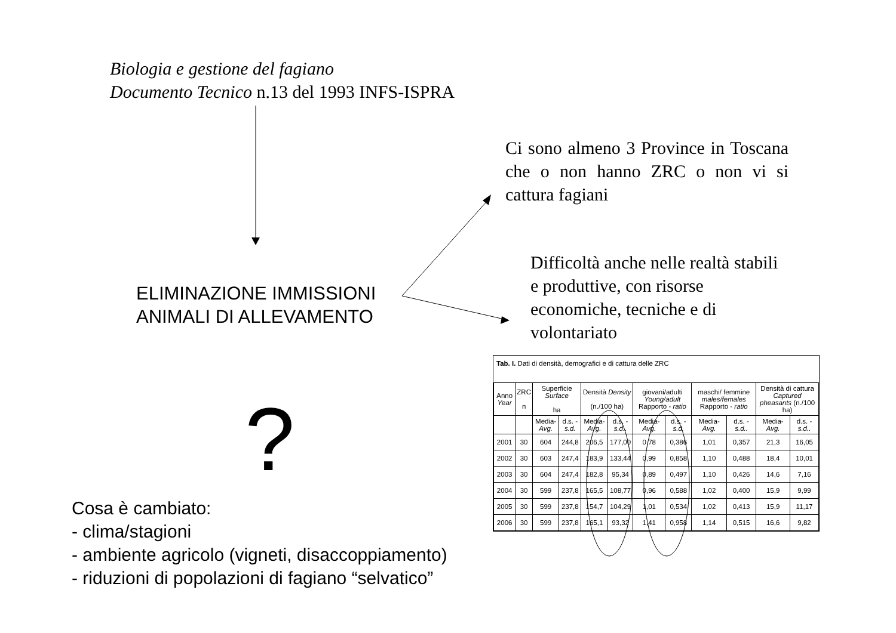Biologia e gestione del fagiano
Documento Tecnico n.13 del 1993 INFS-ISPRA
Ci sono almeno 3 Province in Toscana che o non hanno ZRC o non vi si cattura fagiani
Difficoltà anche nelle realtà stabili e produttive, con risorse economiche, tecniche e di volontariato
ELIMINAZIONE IMMISSIONI
ANIMALI DI ALLEVAMENTO
?
Cosa è cambiato:
- clima/stagioni
- ambiente agricolo (vigneti, disaccoppiamento)
- riduzioni di popolazioni di fagiano “selvatico”
Tab. I. Dati di densità, demografici e di cattura delle ZRC
| Anno Year | ZRC n | Superficie Surface ha | | Densità Density (n./100 ha) | | giovani/adulti Young/adult Rapporto - ratio | | maschi/ femmine males/females Rapporto - ratio | | Densità di cattura Captured pheasants (n./100 ha) | |
| --- | --- | --- | --- | --- | --- | --- | --- | --- | --- | --- | --- |
| | | Media- Avg. | d.s. - s.d. | Media- Avg. | d.s. - s.d.. | Media- Avg. | d.s. - s.d. | Media- Avg. | d.s. - s.d.. | Media- Avg. | d.s. - s.d.. |
| 2001 | 30 | 604 | 244,8 | 206,5 | 177,00 | 0,78 | 0,386 | 1,01 | 0,357 | 21,3 | 16,05 |
| 2002 | 30 | 603 | 247,4 | 183,9 | 133,44 | 0,99 | 0,858 | 1,10 | 0,488 | 18,4 | 10,01 |
| 2003 | 30 | 604 | 247,4 | 182,8 | 95,34 | 0,89 | 0,497 | 1,10 | 0,426 | 14,6 | 7,16 |
| 2004 | 30 | 599 | 237,8 | 165,5 | 108,77 | 0,96 | 0,588 | 1,02 | 0,400 | 15,9 | 9,99 |
| 2005 | 30 | 599 | 237,8 | 154,7 | 104,29 | 1,01 | 0,534 | 1,02 | 0,413 | 15,9 | 11,17 |
| 2006 | 30 | 599 | 237,8 | 165,1 | 93,32 | 1,41 | 0,958 | 1,14 | 0,515 | 16,6 | 9,82 |